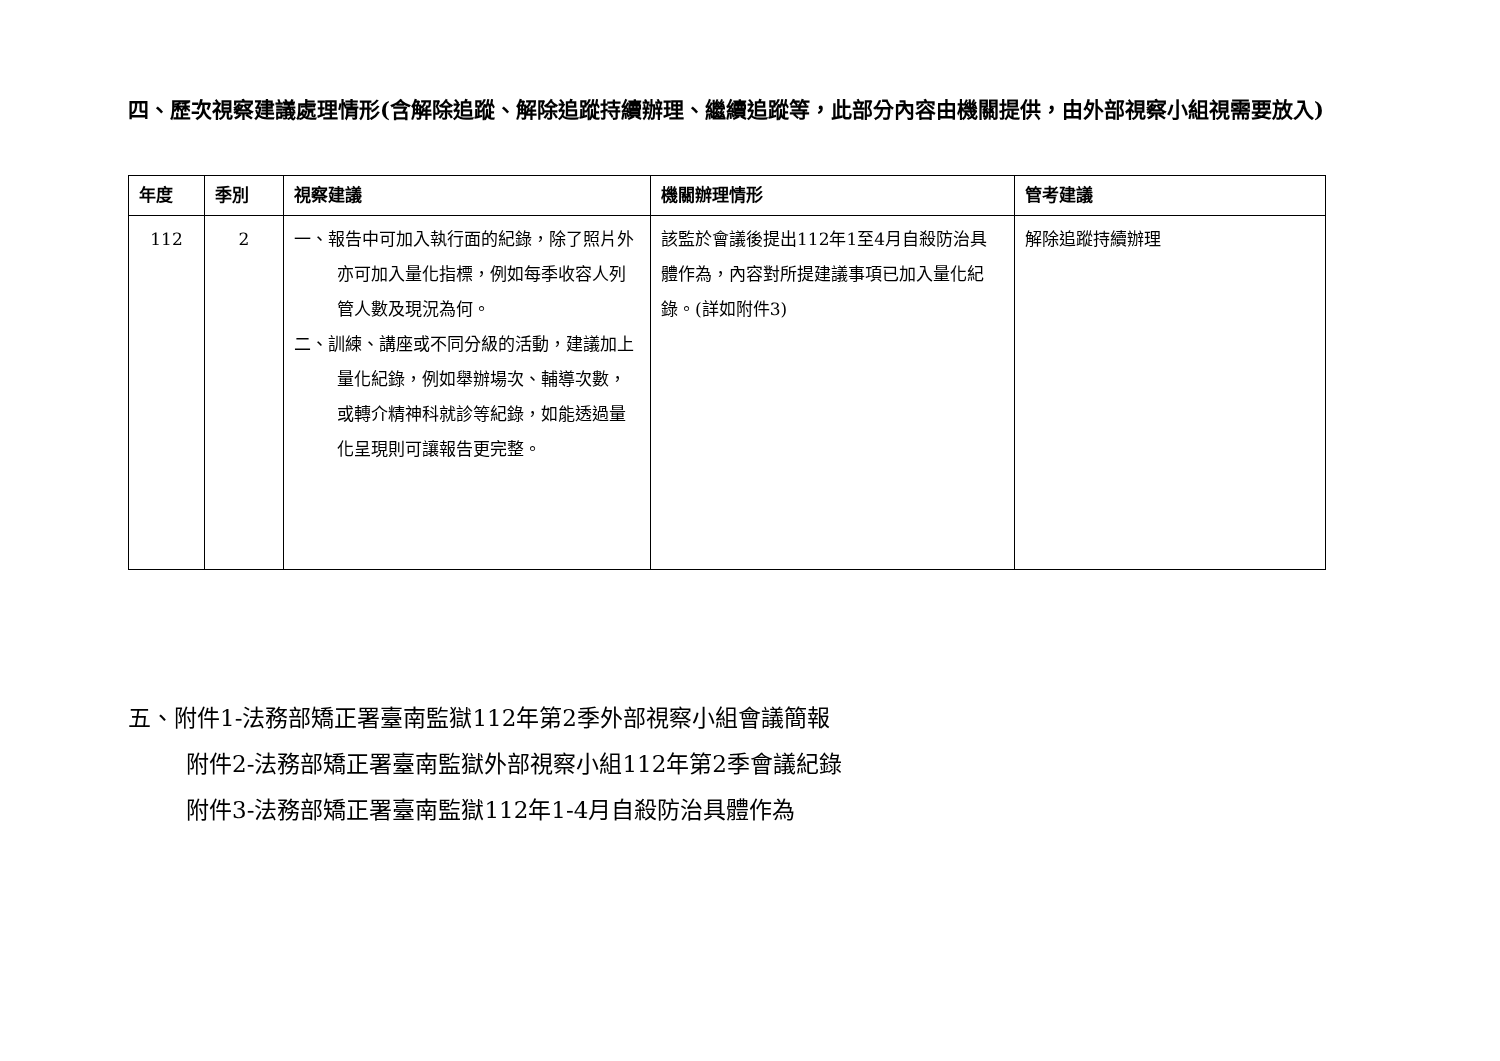四、歷次視察建議處理情形(含解除追蹤、解除追蹤持續辦理、繼續追蹤等，此部分內容由機關提供，由外部視察小組視需要放入)
| 年度 | 季別 | 視察建議 | 機關辦理情形 | 管考建議 |
| --- | --- | --- | --- | --- |
| 112 | 2 | 一、報告中可加入執行面的紀錄，除了照片外亦可加入量化指標，例如每季收容人列管人數及現況為何。 二、訓練、講座或不同分級的活動，建議加上量化紀錄，例如舉辦場次、輔導次數，或轉介精神科就診等紀錄，如能透過量化呈現則可讓報告更完整。 | 該監於會議後提出112年1至4月自殺防治具體作為，內容對所提建議事項已加入量化紀錄。(詳如附件3) | 解除追蹤持續辦理 |
五、附件1-法務部矯正署臺南監獄112年第2季外部視察小組會議簡報
附件2-法務部矯正署臺南監獄外部視察小組112年第2季會議紀錄
附件3-法務部矯正署臺南監獄112年1-4月自殺防治具體作為